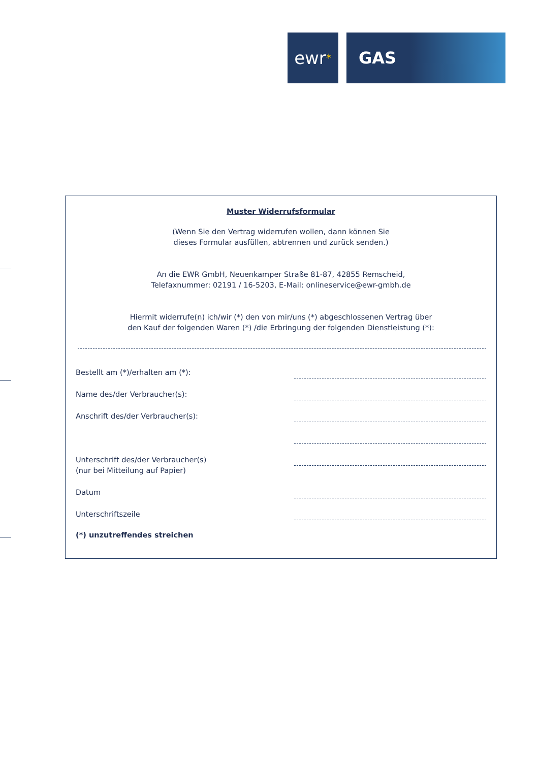ewr *
GAS
Muster Widerrufsformular
(Wenn Sie den Vertrag widerrufen wollen, dann können Sie
dieses Formular ausfüllen, abtrennen und zurück senden.)
An die EWR GmbH, Neuenkamper Straße 81-87, 42855 Remscheid,
Telefaxnummer: 02191 / 16-5203, E-Mail: onlineservice@ewr-gmbh.de
Hiermit widerrufe(n) ich/wir (*) den von mir/uns (*) abgeschlossenen Vertrag über
den Kauf der folgenden Waren (*) /die Erbringung der folgenden Dienstleistung (*):
Bestellt am (*)/erhalten am (*):
Name des/der Verbraucher(s):
Anschrift des/der Verbraucher(s):
Unterschrift des/der Verbraucher(s)
(nur bei Mitteilung auf Papier)
Datum
Unterschriftszeile
(*) unzutreffendes streichen